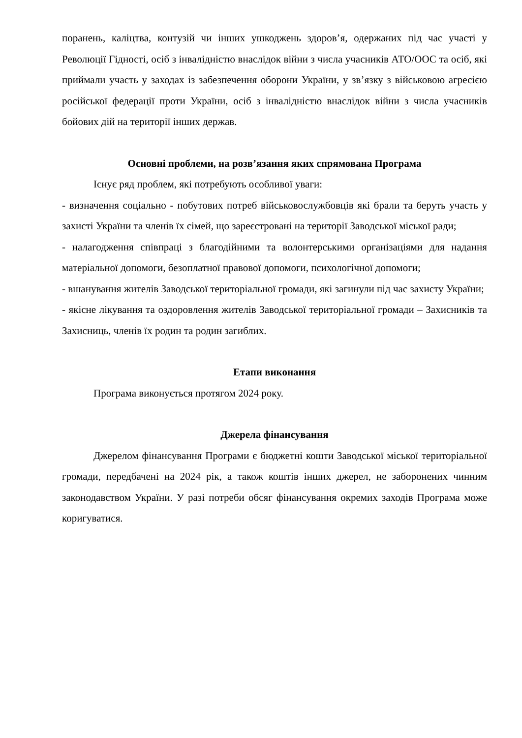поранень, каліцтва, контузій чи інших ушкоджень здоров’я, одержаних під час участі у Революції Гідності, осіб з інвалідністю внаслідок війни з числа учасників АТО/ООС та осіб, які приймали участь у заходах із забезпечення оборони України, у зв’язку з військовою агресією російської федерації проти України, осіб з інвалідністю внаслідок війни з числа учасників бойових дій на території інших держав.
Основні проблеми, на розв’язання яких спрямована Програма
Існує ряд проблем, які потребують особливої уваги:
- визначення соціально - побутових потреб військовослужбовців які брали та беруть участь у захисті України та членів їх сімей, що зареєстровані на території Заводської міської ради;
- налагодження співпраці з благодійними та волонтерськими організаціями для надання матеріальної допомоги, безоплатної правової допомоги, психологічної допомоги;
- вшанування жителів Заводської територіальної громади, які загинули під час захисту України;
- якісне лікування та оздоровлення жителів Заводської територіальної громади – Захисників та Захисниць, членів їх родин та родин загиблих.
Етапи виконання
Програма виконується протягом 2024 року.
Джерела фінансування
Джерелом фінансування Програми є бюджетні кошти Заводської міської територіальної громади, передбачені на 2024 рік, а також коштів інших джерел, не заборонених чинним законодавством України. У разі потреби обсяг фінансування окремих заходів Програма може коригуватися.